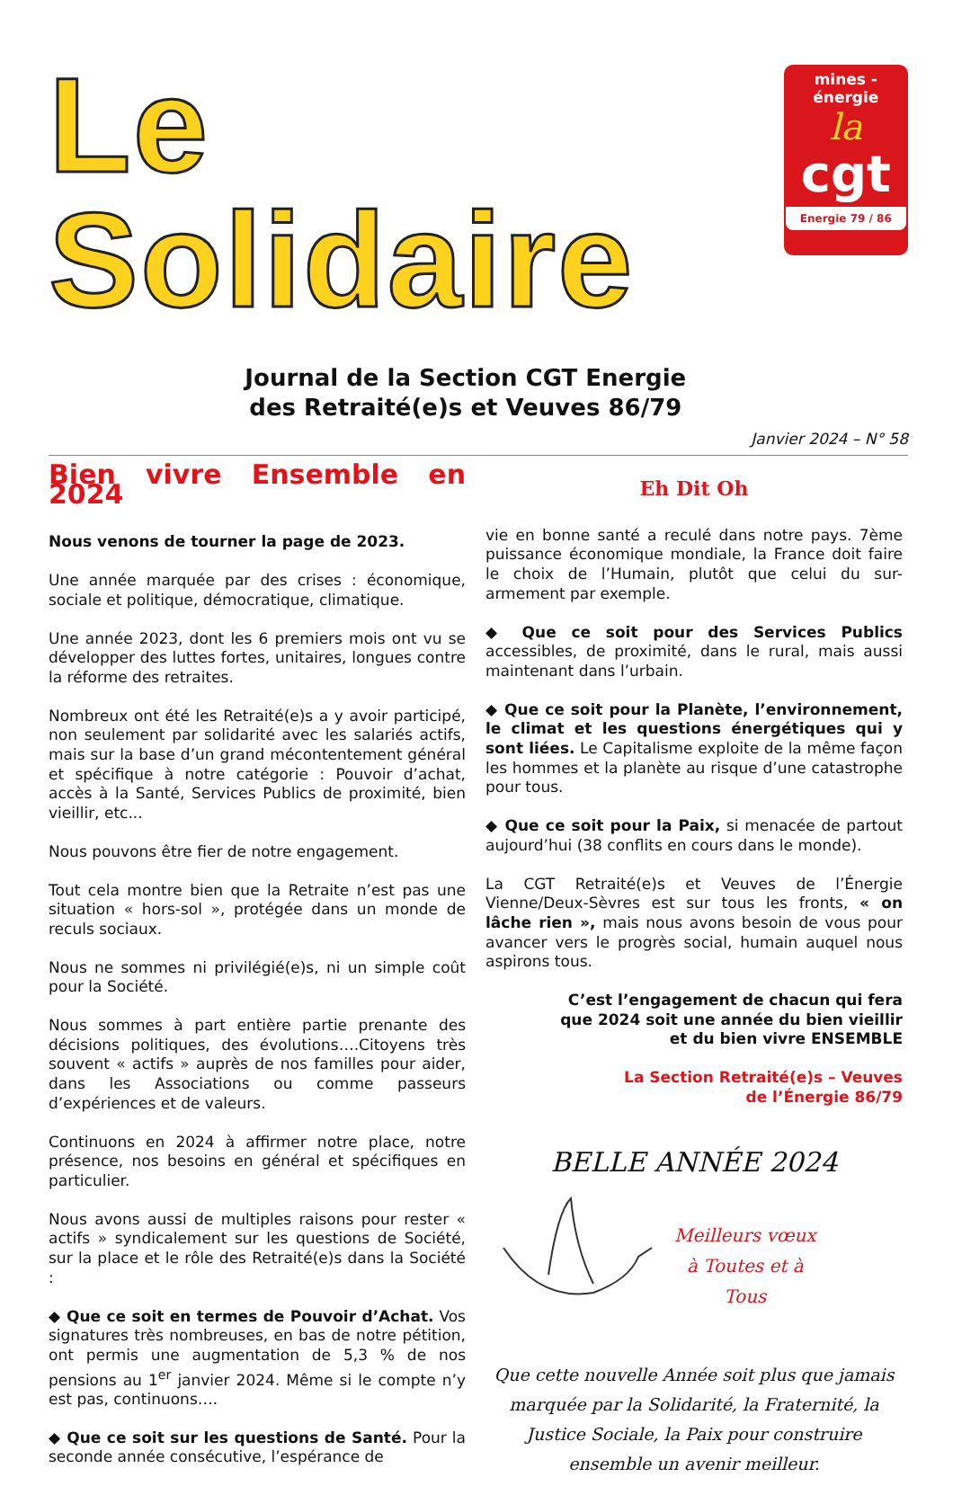Le Solidaire
Journal de la Section CGT Energie
des Retraité(e)s et Veuves 86/79
mines - énergie
la
cgt
Energie 79 / 86
Janvier 2024 – N° 58
Bien vivre Ensemble en 2024
Nous venons de tourner la page de 2023.
Une année marquée par des crises : économique, sociale et politique, démocratique, climatique.
Une année 2023, dont les 6 premiers mois ont vu se développer des luttes fortes, unitaires, longues contre la réforme des retraites.
Nombreux ont été les Retraité(e)s a y avoir participé, non seulement par solidarité avec les salariés actifs, mais sur la base d’un grand mécontentement général et spécifique à notre catégorie : Pouvoir d’achat, accès à la Santé, Services Publics de proximité, bien vieillir, etc...
Nous pouvons être fier de notre engagement.
Tout cela montre bien que la Retraite n’est pas une situation « hors-sol », protégée dans un monde de reculs sociaux.
Nous ne sommes ni privilégié(e)s, ni un simple coût pour la Société.
Nous sommes à part entière partie prenante des décisions politiques, des évolutions….Citoyens très souvent « actifs » auprès de nos familles pour aider, dans les Associations ou comme passeurs d’expériences et de valeurs.
Continuons en 2024 à affirmer notre place, notre présence, nos besoins en général et spécifiques en particulier.
Nous avons aussi de multiples raisons pour rester « actifs » syndicalement sur les questions de Société, sur la place et le rôle des Retraité(e)s dans la Société :
◆ Que ce soit en termes de Pouvoir d’Achat. Vos signatures très nombreuses, en bas de notre pétition, ont permis une augmentation de 5,3 % de nos pensions au 1<sup>er</sup> janvier 2024. Même si le compte n’y est pas, continuons….
◆ Que ce soit sur les questions de Santé. Pour la seconde année consécutive, l’espérance de
Eh Dit Oh
vie en bonne santé a reculé dans notre pays. 7ème puissance économique mondiale, la France doit faire le choix de l’Humain, plutôt que celui du sur-armement par exemple.
◆ Que ce soit pour des Services Publics accessibles, de proximité, dans le rural, mais aussi maintenant dans l’urbain.
◆ Que ce soit pour la Planète, l’environnement, le climat et les questions énergétiques qui y sont liées. Le Capitalisme exploite de la même façon les hommes et la planète au risque d’une catastrophe pour tous.
◆ Que ce soit pour la Paix, si menacée de partout aujourd’hui (38 conflits en cours dans le monde).
La CGT Retraité(e)s et Veuves de l’Énergie Vienne/Deux-Sèvres est sur tous les fronts, « on lâche rien », mais nous avons besoin de vous pour avancer vers le progrès social, humain auquel nous aspirons tous.
C’est l’engagement de chacun qui fera
que 2024 soit une année du bien vieillir
et du bien vivre ENSEMBLE
La Section Retraité(e)s – Veuves
de l’Énergie 86/79
BELLE ANNÉE 2024
Meilleurs vœux
à Toutes et à
Tous
Que cette nouvelle Année soit plus que jamais marquée par la Solidarité, la Fraternité, la Justice Sociale, la Paix pour construire ensemble un avenir meilleur.